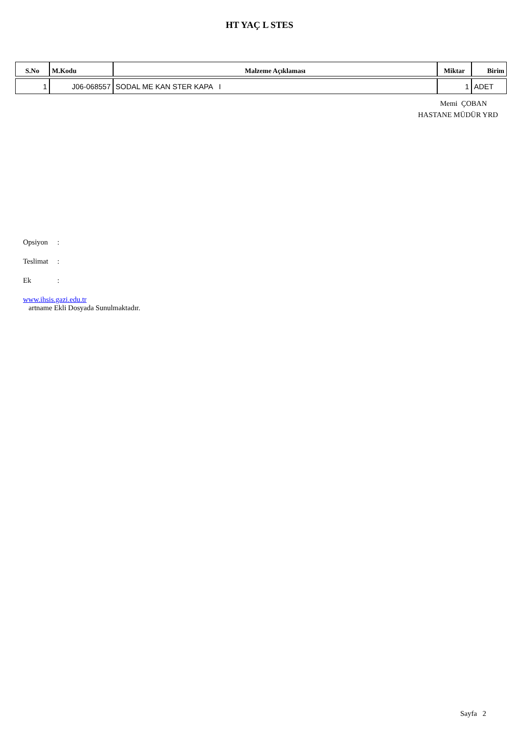HT YAÇ L STES
| S.No | M.Kodu | Malzeme Açıklaması | Miktar | Birim |
| --- | --- | --- | --- | --- |
| 1 | J06-068557 | SODAL ME KAN STER KAPA I | 1 | ADET |
Memi ÇOBAN
HASTANE MÜDÜR YRD
Opsiyon:
Teslimat:
Ek:
www.ihsis.gazi.edu.tr
artname Ekli Dosyada Sunulmaktadır.
Sayfa 2